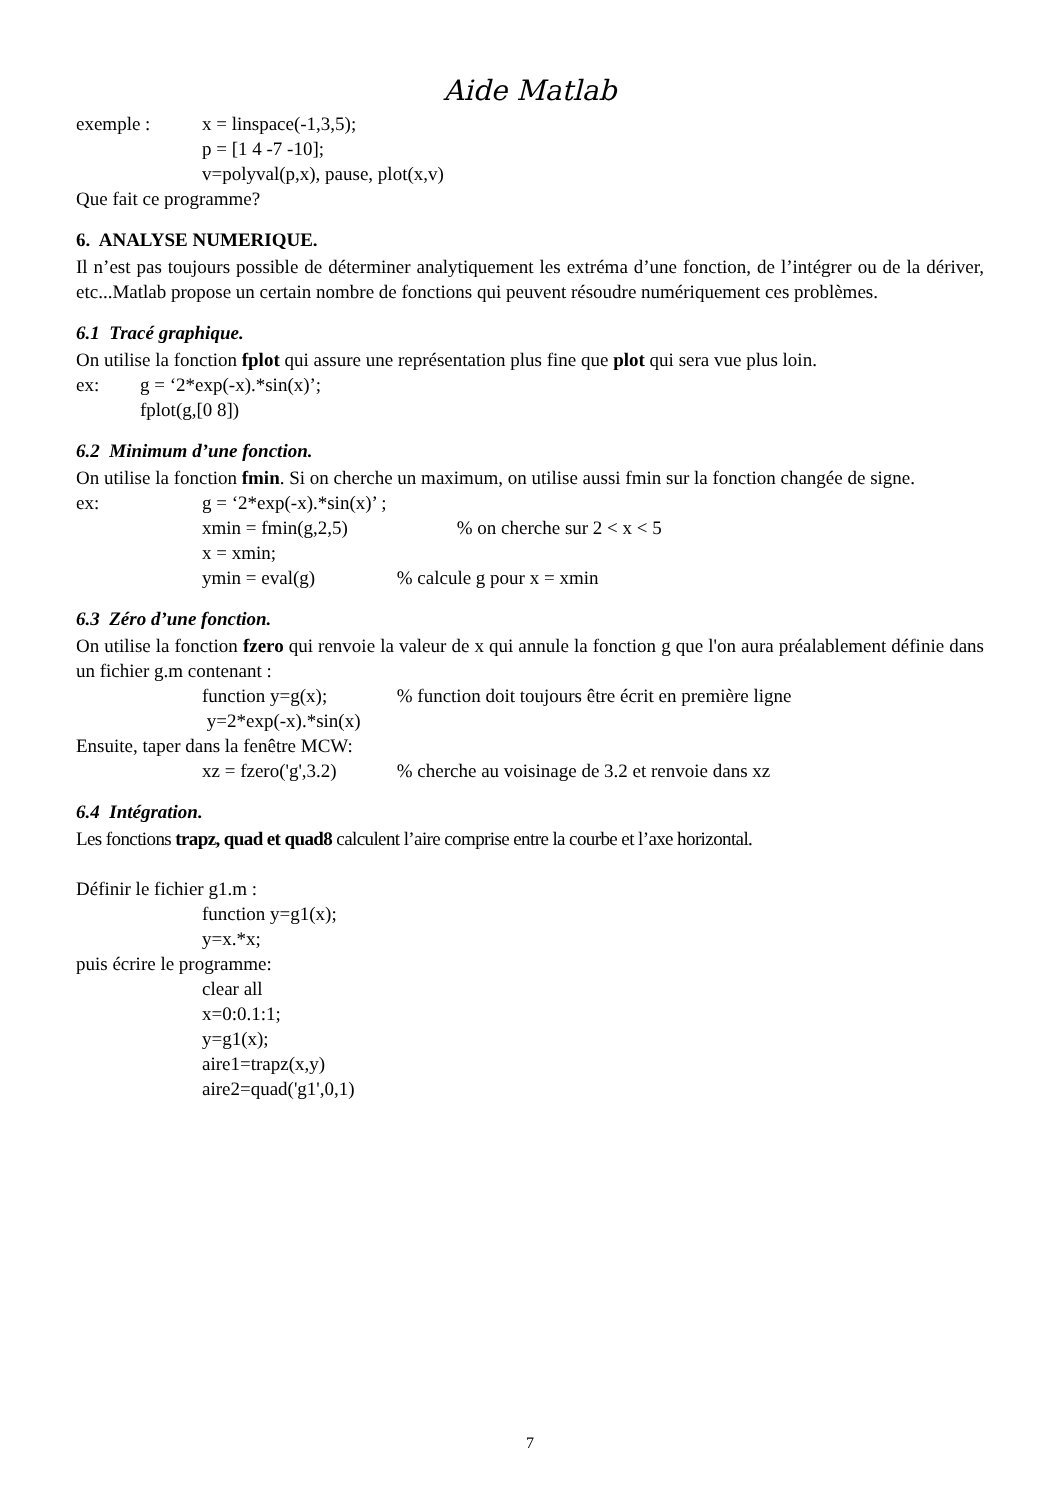Aide Matlab
exemple : x = linspace(-1,3,5);
p = [1 4 -7 -10];
v=polyval(p,x), pause, plot(x,v)
Que fait ce programme?
6. ANALYSE NUMERIQUE.
Il n’est pas toujours possible de déterminer analytiquement les extréma d’une fonction, de l’intégrer ou de la dériver, etc...Matlab propose un certain nombre de fonctions qui peuvent résoudre numériquement ces problèmes.
6.1 Tracé graphique.
On utilise la fonction fplot qui assure une représentation plus fine que plot qui sera vue plus loin.
ex: g = ‘2*exp(-x).*sin(x)’;
fplot(g,[0 8])
6.2 Minimum d’une fonction.
On utilise la fonction fmin. Si on cherche un maximum, on utilise aussi fmin sur la fonction changée de signe.
ex: g = ‘2*exp(-x).*sin(x)’ ;
xmin = fmin(g,2,5) % on cherche sur 2 < x < 5
x = xmin;
ymin = eval(g) % calcule g pour x = xmin
6.3 Zéro d’une fonction.
On utilise la fonction fzero qui renvoie la valeur de x qui annule la fonction g que l'on aura préalablement définie dans un fichier g.m contenant :
function y=g(x); % function doit toujours être écrit en première ligne
y=2*exp(-x).*sin(x)
Ensuite, taper dans la fenêtre MCW:
xz = fzero('g',3.2) % cherche au voisinage de 3.2 et renvoie dans xz
6.4 Intégration.
Les fonctions trapz, quad et quad8 calculent l’aire comprise entre la courbe et l’axe horizontal.
Définir le fichier g1.m :
function y=g1(x);
y=x.*x;
puis écrire le programme:
clear all
x=0:0.1:1;
y=g1(x);
aire1=trapz(x,y)
aire2=quad('g1',0,1)
7